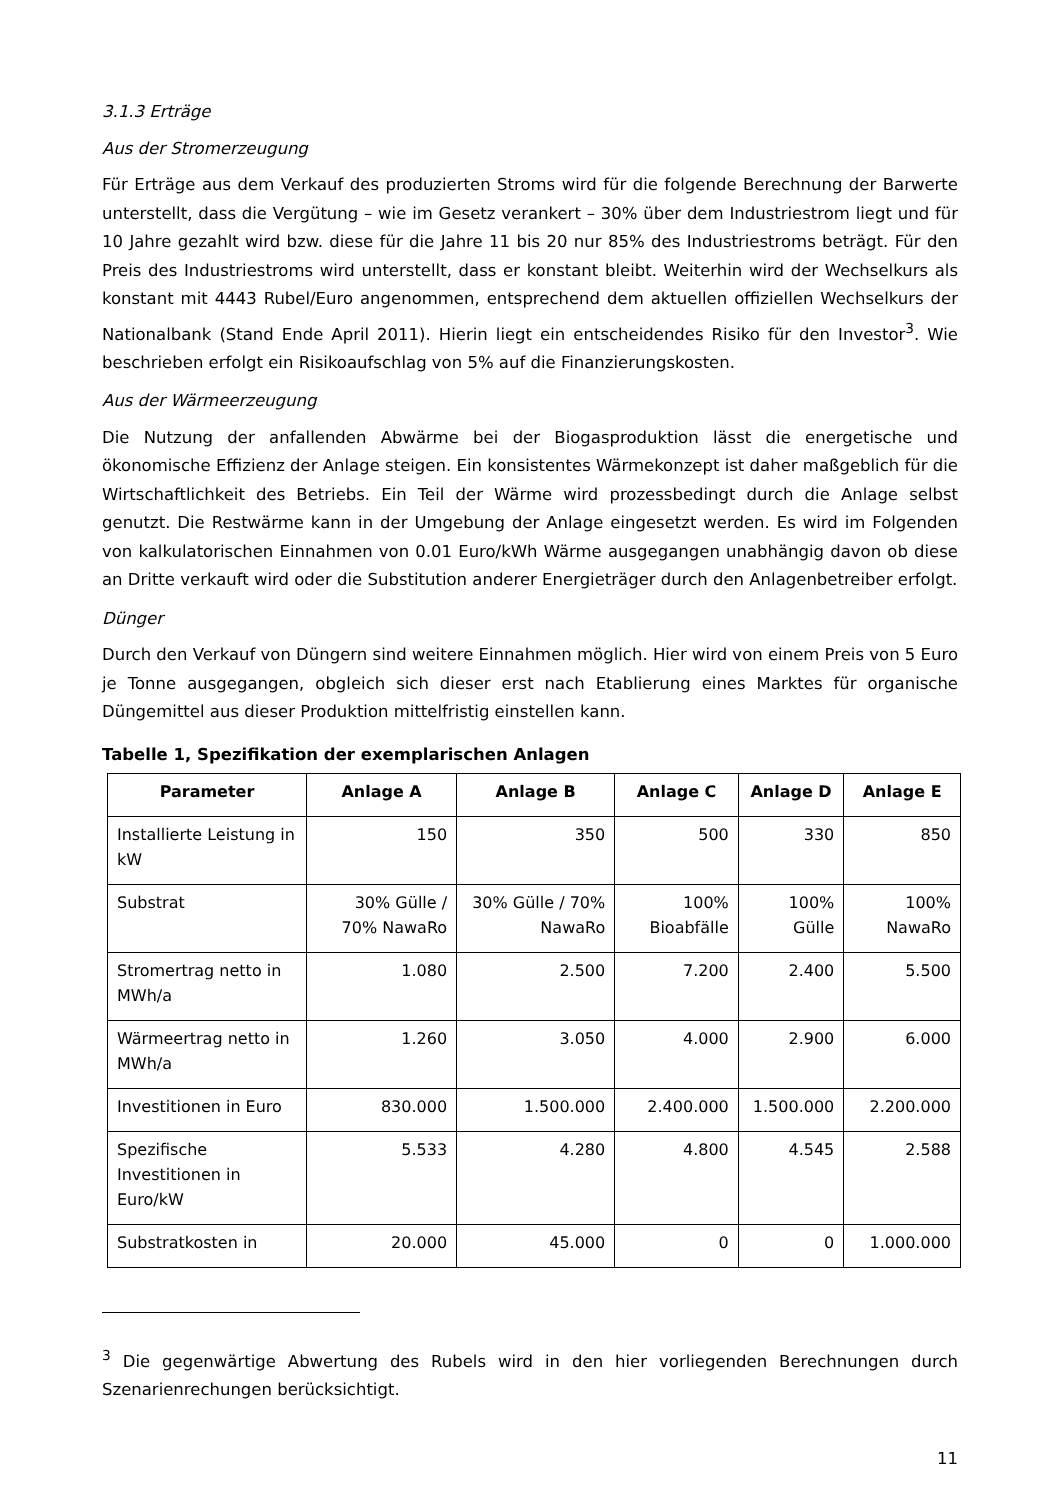3.1.3 Erträge
Aus der Stromerzeugung
Für Erträge aus dem Verkauf des produzierten Stroms wird für die folgende Berechnung der Barwerte unterstellt, dass die Vergütung – wie im Gesetz verankert – 30% über dem Industriestrom liegt und für 10 Jahre gezahlt wird bzw. diese für die Jahre 11 bis 20 nur 85% des Industriestroms beträgt. Für den Preis des Industriestroms wird unterstellt, dass er konstant bleibt. Weiterhin wird der Wechselkurs als konstant mit 4443 Rubel/Euro angenommen, entsprechend dem aktuellen offiziellen Wechselkurs der Nationalbank (Stand Ende April 2011). Hierin liegt ein entscheidendes Risiko für den Investor<sup>3</sup>. Wie beschrieben erfolgt ein Risikoaufschlag von 5% auf die Finanzierungskosten.
Aus der Wärmeerzeugung
Die Nutzung der anfallenden Abwärme bei der Biogasproduktion lässt die energetische und ökonomische Effizienz der Anlage steigen. Ein konsistentes Wärmekonzept ist daher maßgeblich für die Wirtschaftlichkeit des Betriebs. Ein Teil der Wärme wird prozessbedingt durch die Anlage selbst genutzt. Die Restwärme kann in der Umgebung der Anlage eingesetzt werden. Es wird im Folgenden von kalkulatorischen Einnahmen von 0.01 Euro/kWh Wärme ausgegangen unabhängig davon ob diese an Dritte verkauft wird oder die Substitution anderer Energieträger durch den Anlagenbetreiber erfolgt.
Dünger
Durch den Verkauf von Düngern sind weitere Einnahmen möglich. Hier wird von einem Preis von 5 Euro je Tonne ausgegangen, obgleich sich dieser erst nach Etablierung eines Marktes für organische Düngemittel aus dieser Produktion mittelfristig einstellen kann.
Tabelle 1, Spezifikation der exemplarischen Anlagen
| Parameter | Anlage A | Anlage B | Anlage C | Anlage D | Anlage E |
| --- | --- | --- | --- | --- | --- |
| Installierte Leistung in kW | 150 | 350 | 500 | 330 | 850 |
| Substrat | 30% Gülle / 70% NawaRo | 30% Gülle / 70% NawaRo | 100% Bioabfälle | 100% Gülle | 100% NawaRo |
| Stromertrag netto in MWh/a | 1.080 | 2.500 | 7.200 | 2.400 | 5.500 |
| Wärmeertrag netto in MWh/a | 1.260 | 3.050 | 4.000 | 2.900 | 6.000 |
| Investitionen in Euro | 830.000 | 1.500.000 | 2.400.000 | 1.500.000 | 2.200.000 |
| Spezifische Investitionen in Euro/kW | 5.533 | 4.280 | 4.800 | 4.545 | 2.588 |
| Substratkosten in | 20.000 | 45.000 | 0 | 0 | 1.000.000 |
<sup>3</sup> Die gegenwärtige Abwertung des Rubels wird in den hier vorliegenden Berechnungen durch Szenarienrechungen berücksichtigt.
11